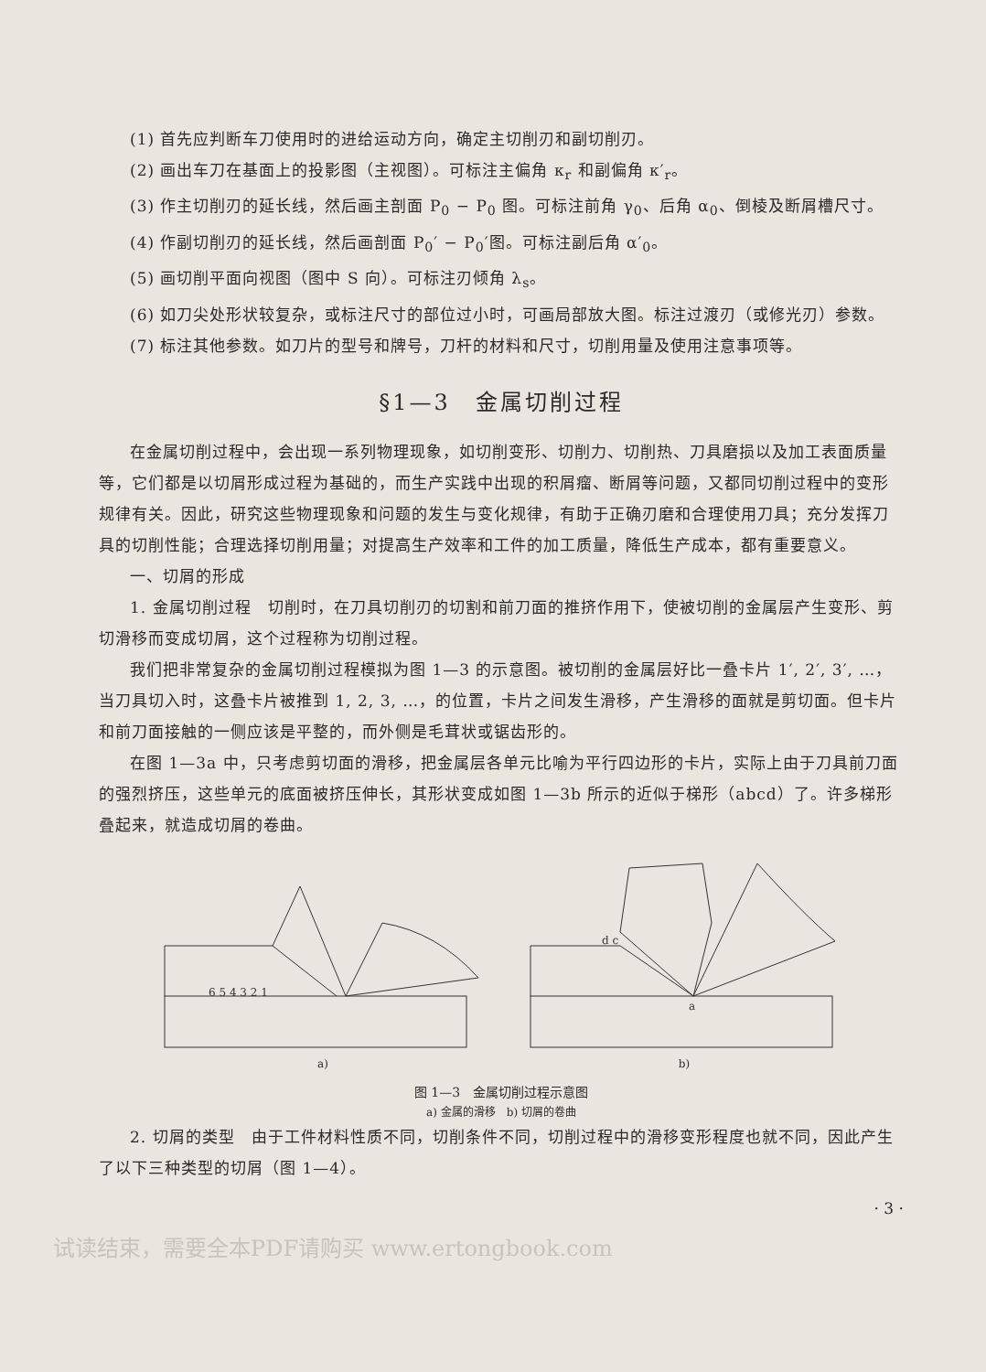(1) 首先应判断车刀使用时的进给运动方向，确定主切削刃和副切削刃。
(2) 画出车刀在基面上的投影图（主视图）。可标注主偏角 κ<sub>r</sub> 和副偏角 κ′<sub>r</sub>。
(3) 作主切削刃的延长线，然后画主剖面 P<sub>0</sub> − P<sub>0</sub> 图。可标注前角 γ<sub>0</sub>、后角 α<sub>0</sub>、倒棱及断屑槽尺寸。
(4) 作副切削刃的延长线，然后画剖面 P<sub>0</sub>′ − P<sub>0</sub>′图。可标注副后角 α′<sub>0</sub>。
(5) 画切削平面向视图（图中 S 向）。可标注刃倾角 λ<sub>s</sub>。
(6) 如刀尖处形状较复杂，或标注尺寸的部位过小时，可画局部放大图。标注过渡刃（或修光刃）参数。
(7) 标注其他参数。如刀片的型号和牌号，刀杆的材料和尺寸，切削用量及使用注意事项等。
§1—3　金属切削过程
在金属切削过程中，会出现一系列物理现象，如切削变形、切削力、切削热、刀具磨损以及加工表面质量等，它们都是以切屑形成过程为基础的，而生产实践中出现的积屑瘤、断屑等问题，又都同切削过程中的变形规律有关。因此，研究这些物理现象和问题的发生与变化规律，有助于正确刃磨和合理使用刀具；充分发挥刀具的切削性能；合理选择切削用量；对提高生产效率和工件的加工质量，降低生产成本，都有重要意义。
一、切屑的形成
1. 金属切削过程　切削时，在刀具切削刃的切割和前刀面的推挤作用下，使被切削的金属层产生变形、剪切滑移而变成切屑，这个过程称为切削过程。
我们把非常复杂的金属切削过程模拟为图 1—3 的示意图。被切削的金属层好比一叠卡片 1′, 2′, 3′, …，当刀具切入时，这叠卡片被推到 1, 2, 3, …，的位置，卡片之间发生滑移，产生滑移的面就是剪切面。但卡片和前刀面接触的一侧应该是平整的，而外侧是毛茸状或锯齿形的。
在图 1—3a 中，只考虑剪切面的滑移，把金属层各单元比喻为平行四边形的卡片，实际上由于刀具前刀面的强烈挤压，这些单元的底面被挤压伸长，其形状变成如图 1—3b 所示的近似于梯形（abcd）了。许多梯形叠起来，就造成切屑的卷曲。
6 5 4 3 2 1
a)
d c
a
b)
图 1—3　金属切削过程示意图
a) 金属的滑移　b) 切屑的卷曲
2. 切屑的类型　由于工件材料性质不同，切削条件不同，切削过程中的滑移变形程度也就不同，因此产生了以下三种类型的切屑（图 1—4）。
· 3 ·
试读结束，需要全本PDF请购买 www.ertongbook.com